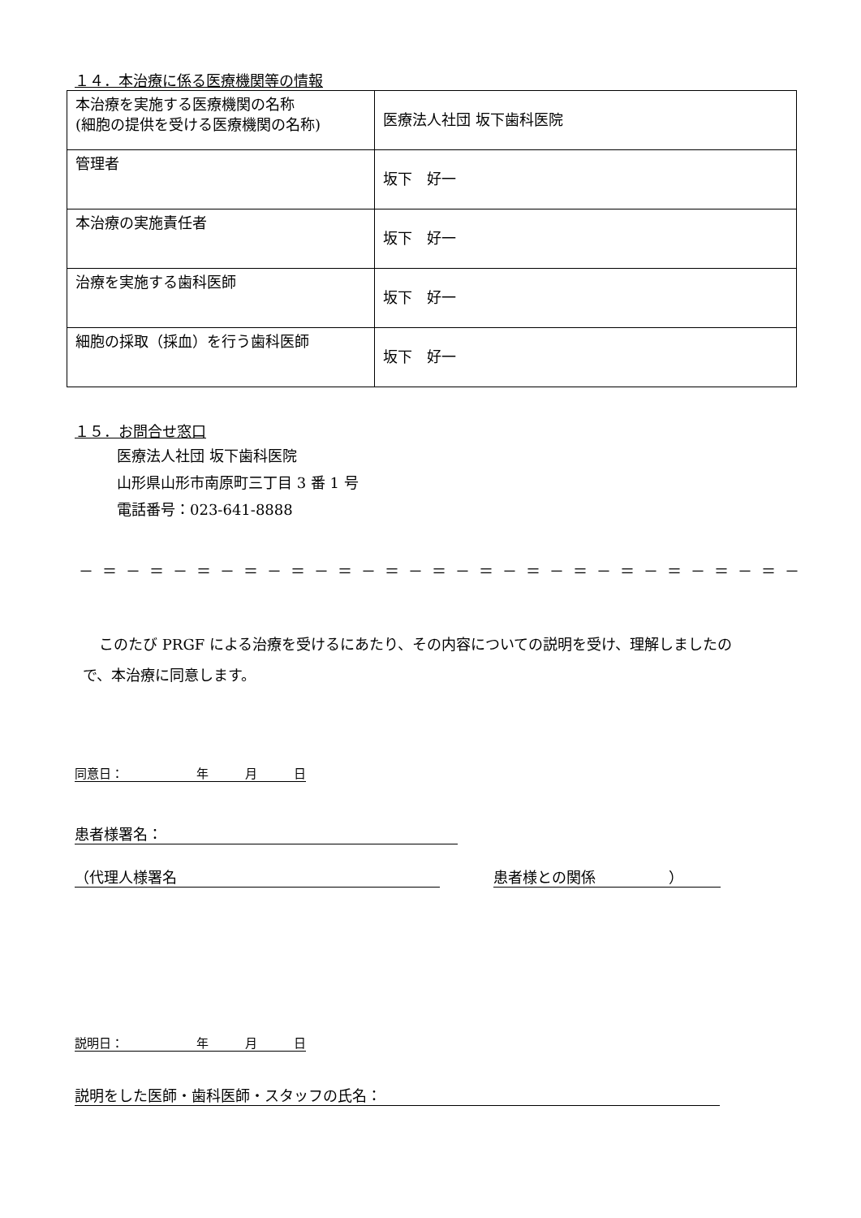１４．本治療に係る医療機関等の情報
| 本治療を実施する医療機関の名称 (細胞の提供を受ける医療機関の名称) | 医療法人社団 坂下歯科医院 |
| 管理者 | 坂下 好一 |
| 本治療の実施責任者 | 坂下 好一 |
| 治療を実施する歯科医師 | 坂下 好一 |
| 細胞の採取（採血）を行う歯科医師 | 坂下 好一 |
１５．お問合せ窓口
医療法人社団 坂下歯科医院
山形県山形市南原町三丁目 3 番 1 号
電話番号：023-641-8888
－＝－＝－＝－＝－＝－＝－＝－＝－＝－＝－＝－＝－＝－＝－＝－
このたび PRGF による治療を受けるにあたり、その内容についての説明を受け、理解しましたので、本治療に同意します。
同意日：　　　　　　年　　　月　　　日
患者様署名：
（代理人様署名 患者様との関係　　　　　）
説明日：　　　　　　年　　　月　　　日
説明をした医師・歯科医師・スタッフの氏名：